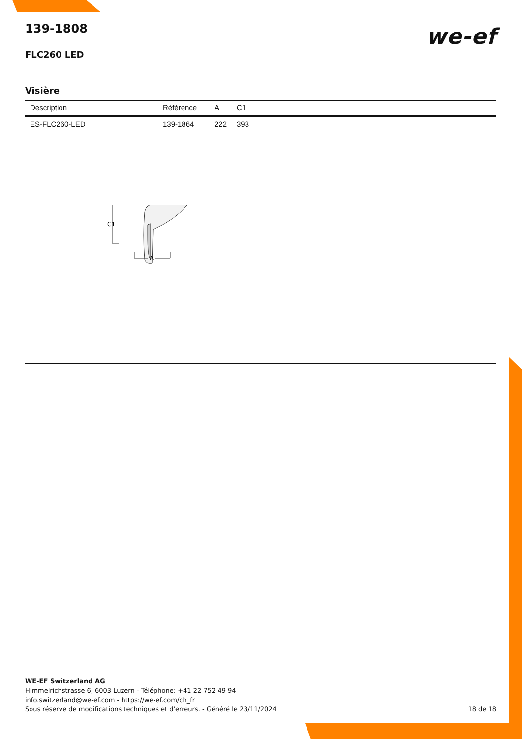139-1808
FLC260 LED
we-ef
Visière
| Description | Référence | A | C1 |
| --- | --- | --- | --- |
| ES-FLC260-LED | 139-1864 | 222 | 393 |
C1
A
WE-EF Switzerland AG
Himmelrichstrasse 6, 6003 Luzern - Téléphone: +41 22 752 49 94
info.switzerland@we-ef.com - https://we-ef.com/ch_fr
Sous réserve de modifications techniques et d'erreurs. - Généré le 23/11/2024 18 de 18